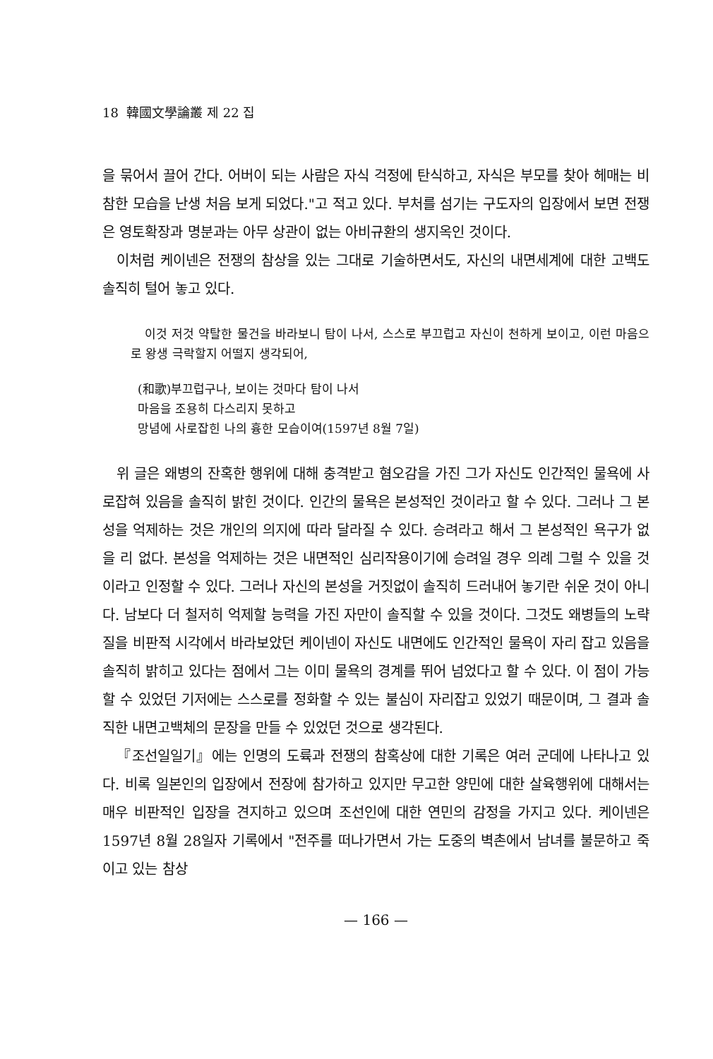18 韓國文學論叢 제 22 집
을 묶어서 끌어 간다. 어버이 되는 사람은 자식 걱정에 탄식하고, 자식은 부모를 찾아 헤매는 비참한 모습을 난생 처음 보게 되었다."고 적고 있다. 부처를 섬기는 구도자의 입장에서 보면 전쟁은 영토확장과 명분과는 아무 상관이 없는 아비규환의 생지옥인 것이다.
이처럼 케이넨은 전쟁의 참상을 있는 그대로 기술하면서도, 자신의 내면세계에 대한 고백도 솔직히 털어 놓고 있다.
이것 저것 약탈한 물건을 바라보니 탐이 나서, 스스로 부끄럽고 자신이 천하게 보이고, 이런 마음으로 왕생 극락할지 어떨지 생각되어,
(和歌)부끄럽구나, 보이는 것마다 탐이 나서
마음을 조용히 다스리지 못하고
망념에 사로잡힌 나의 흉한 모습이여(1597년 8월 7일)
위 글은 왜병의 잔혹한 행위에 대해 충격받고 혐오감을 가진 그가 자신도 인간적인 물욕에 사로잡혀 있음을 솔직히 밝힌 것이다. 인간의 물욕은 본성적인 것이라고 할 수 있다. 그러나 그 본성을 억제하는 것은 개인의 의지에 따라 달라질 수 있다. 승려라고 해서 그 본성적인 욕구가 없을 리 없다. 본성을 억제하는 것은 내면적인 심리작용이기에 승려일 경우 의례 그럴 수 있을 것이라고 인정할 수 있다. 그러나 자신의 본성을 거짓없이 솔직히 드러내어 놓기란 쉬운 것이 아니다. 남보다 더 철저히 억제할 능력을 가진 자만이 솔직할 수 있을 것이다. 그것도 왜병들의 노략질을 비판적 시각에서 바라보았던 케이넨이 자신도 내면에도 인간적인 물욕이 자리 잡고 있음을 솔직히 밝히고 있다는 점에서 그는 이미 물욕의 경계를 뛰어 넘었다고 할 수 있다. 이 점이 가능할 수 있었던 기저에는 스스로를 정화할 수 있는 불심이 자리잡고 있었기 때문이며, 그 결과 솔직한 내면고백체의 문장을 만들 수 있었던 것으로 생각된다.
『조선일일기』에는 인명의 도륙과 전쟁의 참혹상에 대한 기록은 여러 군데에 나타나고 있다. 비록 일본인의 입장에서 전장에 참가하고 있지만 무고한 양민에 대한 살육행위에 대해서는 매우 비판적인 입장을 견지하고 있으며 조선인에 대한 연민의 감정을 가지고 있다. 케이넨은 1597년 8월 28일자 기록에서 "전주를 떠나가면서 가는 도중의 벽촌에서 남녀를 불문하고 죽이고 있는 참상
— 166 —